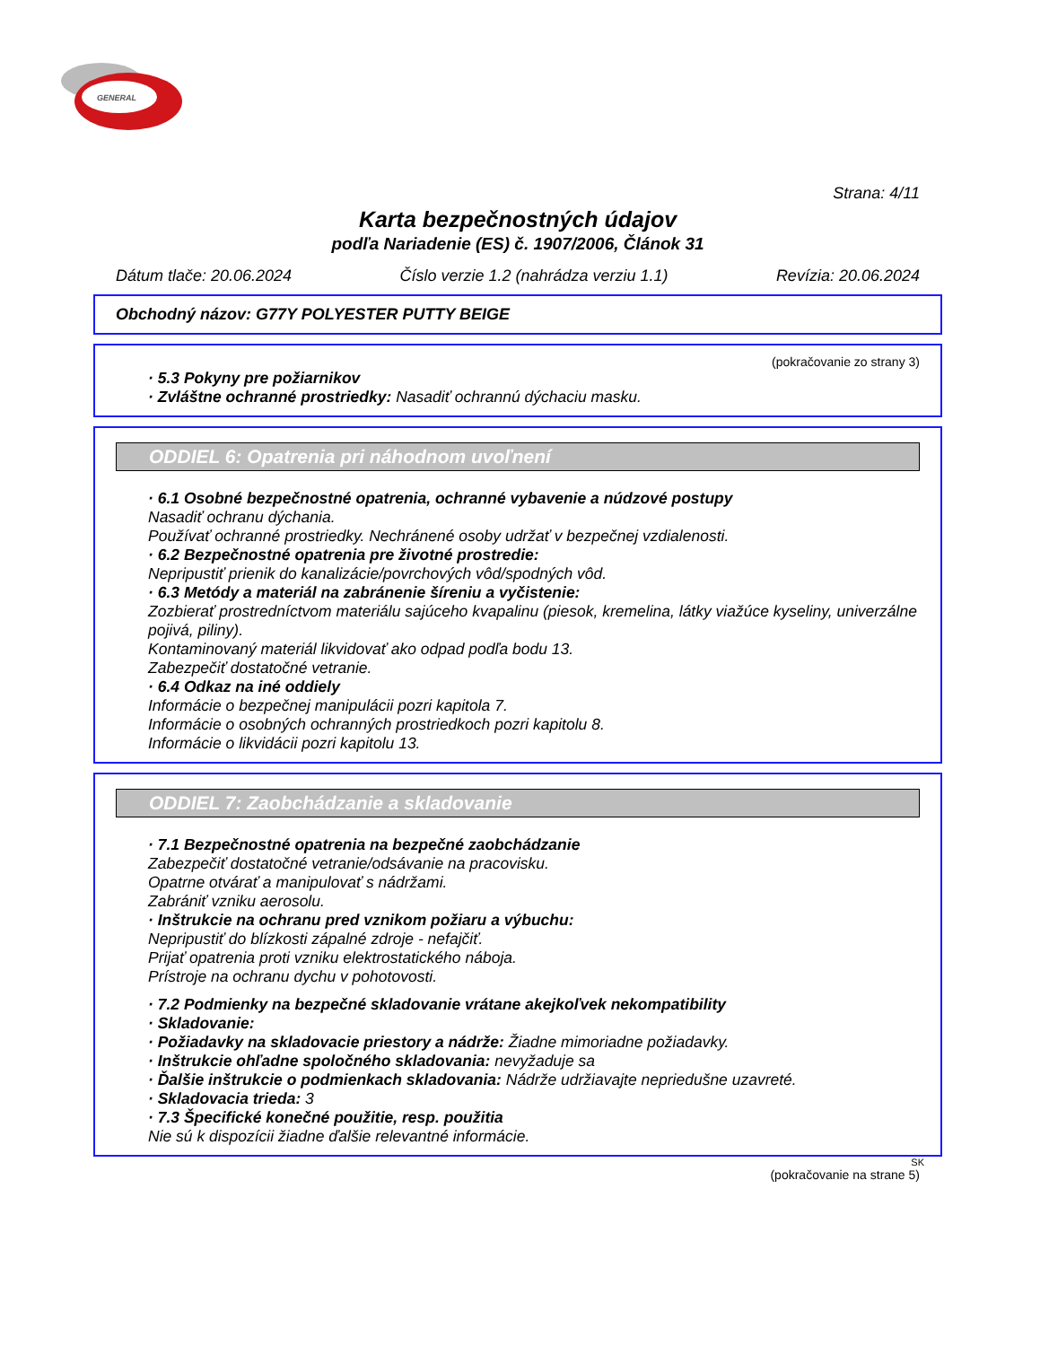GENERAL
Strana: 4/11
Karta bezpečnostných údajov
podľa Nariadenie (ES) č. 1907/2006, Článok 31
Dátum tlače: 20.06.2024 Číslo verzie 1.2 (nahrádza verziu 1.1) Revízia: 20.06.2024
Obchodný názov: G77Y POLYESTER PUTTY BEIGE
(pokračovanie zo strany 3)
· 5.3 Pokyny pre požiarnikov
· Zvláštne ochranné prostriedky: Nasadiť ochrannú dýchaciu masku.
ODDIEL 6: Opatrenia pri náhodnom uvoľnení
· 6.1 Osobné bezpečnostné opatrenia, ochranné vybavenie a núdzové postupy
Nasadiť ochranu dýchania.
Používať ochranné prostriedky. Nechránené osoby udržať v bezpečnej vzdialenosti.
· 6.2 Bezpečnostné opatrenia pre životné prostredie:
Nepripustiť prienik do kanalizácie/povrchových vôd/spodných vôd.
· 6.3 Metódy a materiál na zabránenie šíreniu a vyčistenie:
Zozbierať prostredníctvom materiálu sajúceho kvapalinu (piesok, kremelina, látky viažúce kyseliny, univerzálne pojivá, piliny).
Kontaminovaný materiál likvidovať ako odpad podľa bodu 13.
Zabezpečiť dostatočné vetranie.
· 6.4 Odkaz na iné oddiely
Informácie o bezpečnej manipulácii pozri kapitola 7.
Informácie o osobných ochranných prostriedkoch pozri kapitolu 8.
Informácie o likvidácii pozri kapitolu 13.
ODDIEL 7: Zaobchádzanie a skladovanie
· 7.1 Bezpečnostné opatrenia na bezpečné zaobchádzanie
Zabezpečiť dostatočné vetranie/odsávanie na pracovisku.
Opatrne otvárať a manipulovať s nádržami.
Zabrániť vzniku aerosolu.
· Inštrukcie na ochranu pred vznikom požiaru a výbuchu:
Nepripustiť do blízkosti zápalné zdroje - nefajčiť.
Prijať opatrenia proti vzniku elektrostatického náboja.
Prístroje na ochranu dychu v pohotovosti.
· 7.2 Podmienky na bezpečné skladovanie vrátane akejkoľvek nekompatibility
· Skladovanie:
· Požiadavky na skladovacie priestory a nádrže: Žiadne mimoriadne požiadavky.
· Inštrukcie ohľadne spoločného skladovania: nevyžaduje sa
· Ďalšie inštrukcie o podmienkach skladovania: Nádrže udržiavajte nepriedušne uzavreté.
· Skladovacia trieda: 3
· 7.3 Špecifické konečné použitie, resp. použitia
Nie sú k dispozícii žiadne ďalšie relevantné informácie.
SK
(pokračovanie na strane 5)